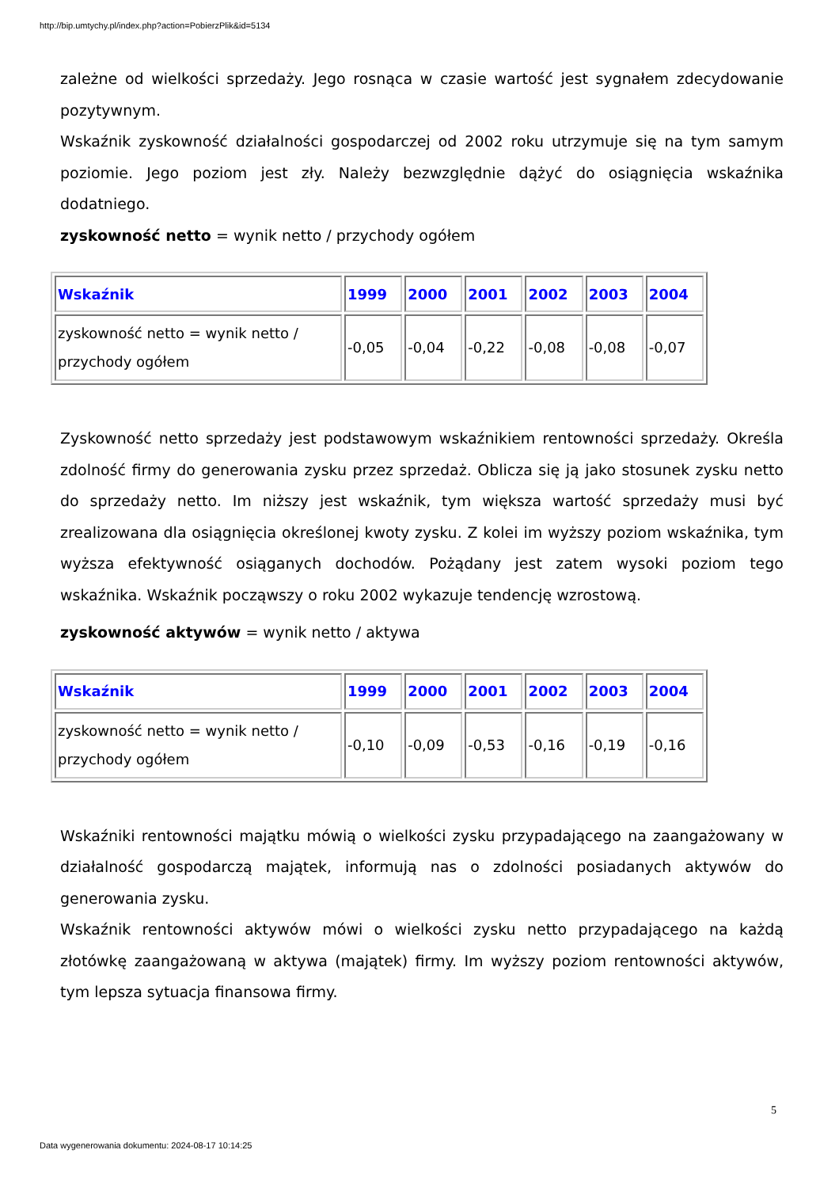http://bip.umtychy.pl/index.php?action=PobierzPlik&id=5134
zależne od wielkości sprzedaży. Jego rosnąca w czasie wartość jest sygnałem zdecydowanie pozytywnym.
Wskaźnik zyskowność działalności gospodarczej od 2002 roku utrzymuje się na tym samym poziomie. Jego poziom jest zły. Należy bezwzględnie dążyć do osiągnięcia wskaźnika dodatniego.
zyskowność netto = wynik netto / przychody ogółem
| Wskaźnik | 1999 | 2000 | 2001 | 2002 | 2003 | 2004 |
| --- | --- | --- | --- | --- | --- | --- |
| zyskowność netto = wynik netto / przychody ogółem | -0,05 | -0,04 | -0,22 | -0,08 | -0,08 | -0,07 |
Zyskowność netto sprzedaży jest podstawowym wskaźnikiem rentowności sprzedaży. Określa zdolność firmy do generowania zysku przez sprzedaż. Oblicza się ją jako stosunek zysku netto do sprzedaży netto. Im niższy jest wskaźnik, tym większa wartość sprzedaży musi być zrealizowana dla osiągnięcia określonej kwoty zysku. Z kolei im wyższy poziom wskaźnika, tym wyższa efektywność osiąganych dochodów. Pożądany jest zatem wysoki poziom tego wskaźnika. Wskaźnik począwszy o roku 2002 wykazuje tendencję wzrostową.
zyskowność aktywów = wynik netto / aktywa
| Wskaźnik | 1999 | 2000 | 2001 | 2002 | 2003 | 2004 |
| --- | --- | --- | --- | --- | --- | --- |
| zyskowność netto = wynik netto / przychody ogółem | -0,10 | -0,09 | -0,53 | -0,16 | -0,19 | -0,16 |
Wskaźniki rentowności majątku mówią o wielkości zysku przypadającego na zaangażowany w działalność gospodarczą majątek, informują nas o zdolności posiadanych aktywów do generowania zysku.
Wskaźnik rentowności aktywów mówi o wielkości zysku netto przypadającego na każdą złotówkę zaangażowaną w aktywa (majątek) firmy. Im wyższy poziom rentowności aktywów, tym lepsza sytuacja finansowa firmy.
5
Data wygenerowania dokumentu: 2024-08-17 10:14:25